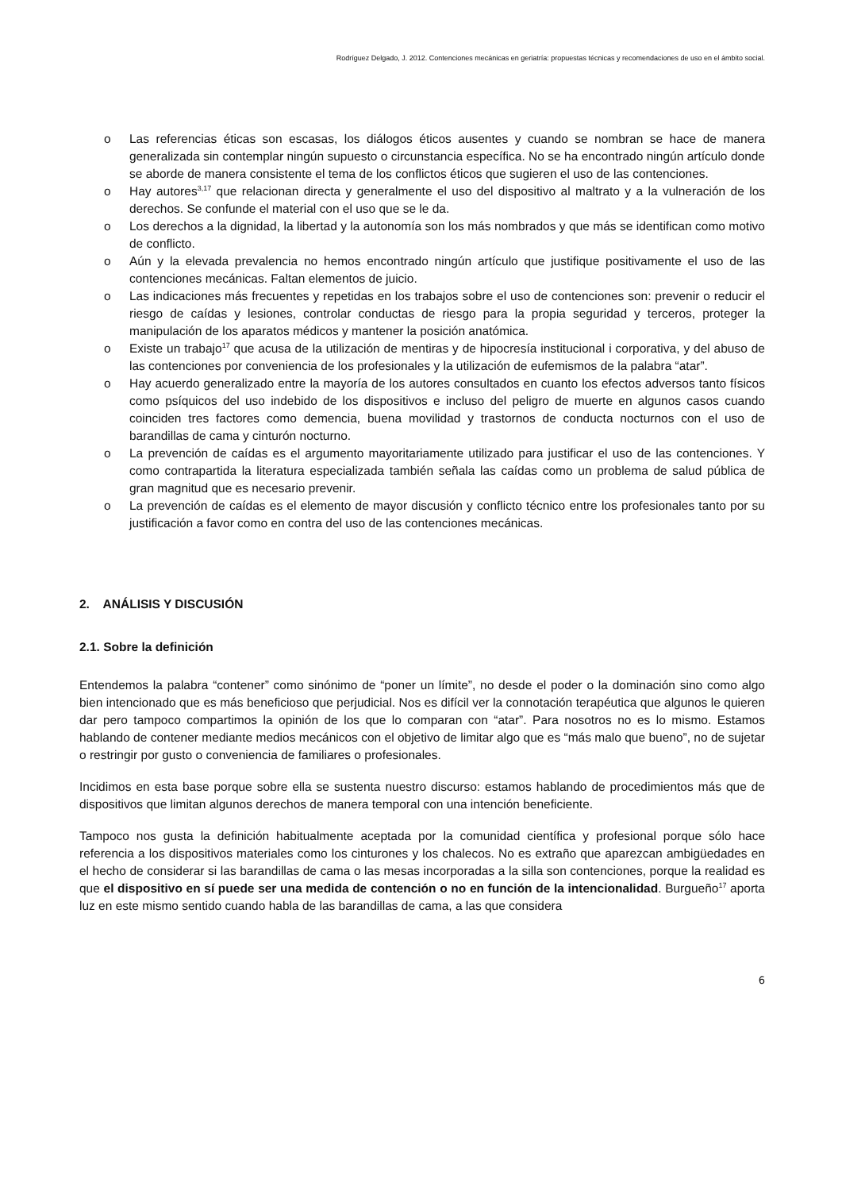Rodríguez Delgado, J. 2012. Contenciones mecánicas en geriatría: propuestas técnicas y recomendaciones de uso en el ámbito social.
o Las referencias éticas son escasas, los diálogos éticos ausentes y cuando se nombran se hace de manera generalizada sin contemplar ningún supuesto o circunstancia específica. No se ha encontrado ningún artículo donde se aborde de manera consistente el tema de los conflictos éticos que sugieren el uso de las contenciones.
o Hay autores<sup>3,17</sup> que relacionan directa y generalmente el uso del dispositivo al maltrato y a la vulneración de los derechos. Se confunde el material con el uso que se le da.
o Los derechos a la dignidad, la libertad y la autonomía son los más nombrados y que más se identifican como motivo de conflicto.
o Aún y la elevada prevalencia no hemos encontrado ningún artículo que justifique positivamente el uso de las contenciones mecánicas. Faltan elementos de juicio.
o Las indicaciones más frecuentes y repetidas en los trabajos sobre el uso de contenciones son: prevenir o reducir el riesgo de caídas y lesiones, controlar conductas de riesgo para la propia seguridad y terceros, proteger la manipulación de los aparatos médicos y mantener la posición anatómica.
o Existe un trabajo<sup>17</sup> que acusa de la utilización de mentiras y de hipocresía institucional i corporativa, y del abuso de las contenciones por conveniencia de los profesionales y la utilización de eufemismos de la palabra “atar”.
o Hay acuerdo generalizado entre la mayoría de los autores consultados en cuanto los efectos adversos tanto físicos como psíquicos del uso indebido de los dispositivos e incluso del peligro de muerte en algunos casos cuando coinciden tres factores como demencia, buena movilidad y trastornos de conducta nocturnos con el uso de barandillas de cama y cinturón nocturno.
o La prevención de caídas es el argumento mayoritariamente utilizado para justificar el uso de las contenciones. Y como contrapartida la literatura especializada también señala las caídas como un problema de salud pública de gran magnitud que es necesario prevenir.
o La prevención de caídas es el elemento de mayor discusión y conflicto técnico entre los profesionales tanto por su justificación a favor como en contra del uso de las contenciones mecánicas.
2. ANÁLISIS Y DISCUSIÓN
2.1. Sobre la definición
Entendemos la palabra “contener” como sinónimo de “poner un límite”, no desde el poder o la dominación sino como algo bien intencionado que es más beneficioso que perjudicial. Nos es difícil ver la connotación terapéutica que algunos le quieren dar pero tampoco compartimos la opinión de los que lo comparan con “atar”. Para nosotros no es lo mismo. Estamos hablando de contener mediante medios mecánicos con el objetivo de limitar algo que es “más malo que bueno”, no de sujetar o restringir por gusto o conveniencia de familiares o profesionales.
Incidimos en esta base porque sobre ella se sustenta nuestro discurso: estamos hablando de procedimientos más que de dispositivos que limitan algunos derechos de manera temporal con una intención beneficiente.
Tampoco nos gusta la definición habitualmente aceptada por la comunidad científica y profesional porque sólo hace referencia a los dispositivos materiales como los cinturones y los chalecos. No es extraño que aparezcan ambigüedades en el hecho de considerar si las barandillas de cama o las mesas incorporadas a la silla son contenciones, porque la realidad es que el dispositivo en sí puede ser una medida de contención o no en función de la intencionalidad. Burgueño<sup>17</sup> aporta luz en este mismo sentido cuando habla de las barandillas de cama, a las que considera
6